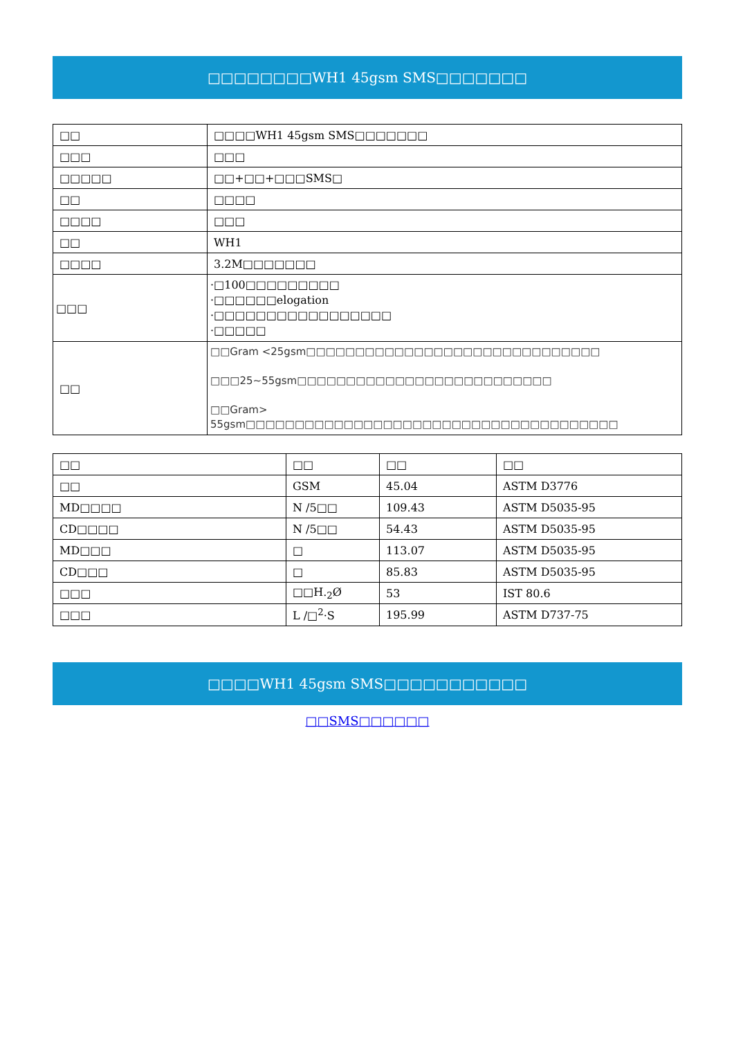□□□□□□□□WH1 45gsm SMS□□□□□□□
| □□ | □□□□WH1 45gsm SMS□□□□□□□ |
| □□□ | □□□ |
| □□□□□ | □□+□□+□□□SMS□ |
| □□ | □□□□ |
| □□□□ | □□□ |
| □□ | WH1 |
| □□□□ | 3.2M□□□□□□□ |
| □□□ | ·□100□□□□□□□□□ ·□□□□□□elogation ·□□□□□□□□□□□□□□□□□ ·□□□□□ |
| □□ | □□Gram <25gsm□□□□□□□□□□□□□□□□□□□□□□□□□□□□□□ □□□25~55gsm□□□□□□□□□□□□□□□□□□□□□□□□□□ □□Gram> 55gsm□□□□□□□□□□□□□□□□□□□□□□□□□□□□□□□□□□□□□□ |
| □□ | □□ | □□ | □□ |
| □□ | GSM | 45.04 | ASTM D3776 |
| MD□□□□ | N /5□□ | 109.43 | ASTM D5035-95 |
| CD□□□□ | N /5□□ | 54.43 | ASTM D5035-95 |
| MD□□□ | □ | 113.07 | ASTM D5035-95 |
| CD□□□ | □ | 85.83 | ASTM D5035-95 |
| □□□ | □□H.<sub>2</sub>Ø | 53 | IST 80.6 |
| □□□ | L /□<sup>2</sup>·S | 195.99 | ASTM D737-75 |
□□□□WH1 45gsm SMS□□□□□□□□□□□
□□SMS□□□□□□